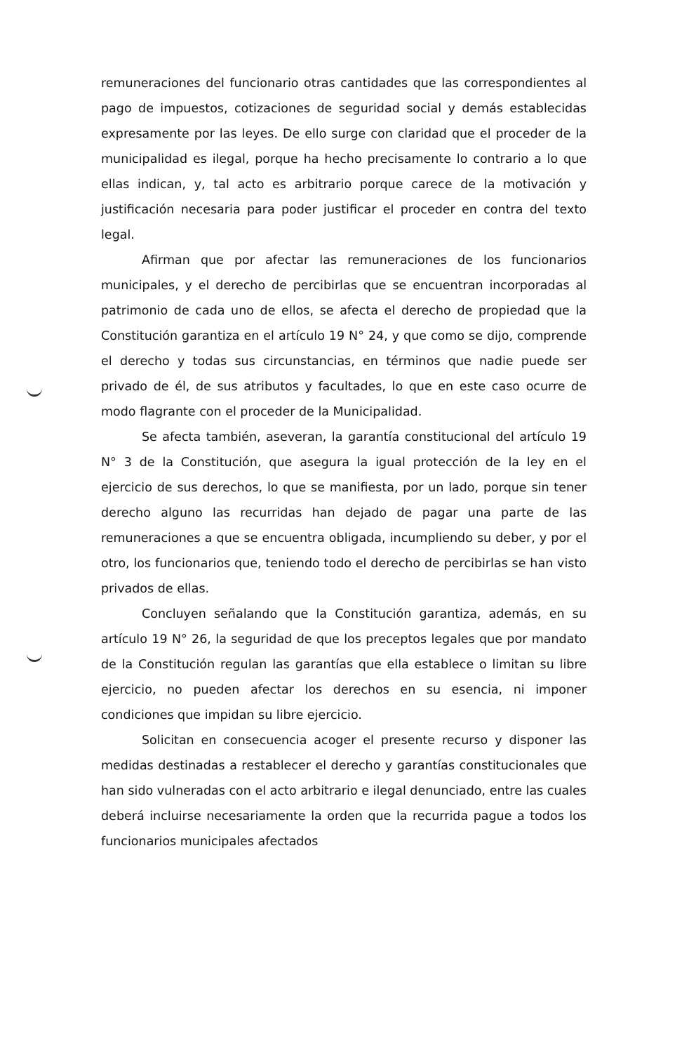remuneraciones del funcionario otras cantidades que las correspondientes al pago de impuestos, cotizaciones de seguridad social y demás establecidas expresamente por las leyes. De ello surge con claridad que el proceder de la municipalidad es ilegal, porque ha hecho precisamente lo contrario a lo que ellas indican, y, tal acto es arbitrario porque carece de la motivación y justificación necesaria para poder justificar el proceder en contra del texto legal.
Afirman que por afectar las remuneraciones de los funcionarios municipales, y el derecho de percibirlas que se encuentran incorporadas al patrimonio de cada uno de ellos, se afecta el derecho de propiedad que la Constitución garantiza en el artículo 19 N° 24, y que como se dijo, comprende el derecho y todas sus circunstancias, en términos que nadie puede ser privado de él, de sus atributos y facultades, lo que en este caso ocurre de modo flagrante con el proceder de la Municipalidad.
Se afecta también, aseveran, la garantía constitucional del artículo 19 N° 3 de la Constitución, que asegura la igual protección de la ley en el ejercicio de sus derechos, lo que se manifiesta, por un lado, porque sin tener derecho alguno las recurridas han dejado de pagar una parte de las remuneraciones a que se encuentra obligada, incumpliendo su deber, y por el otro, los funcionarios que, teniendo todo el derecho de percibirlas se han visto privados de ellas.
Concluyen señalando que la Constitución garantiza, además, en su artículo 19 N° 26, la seguridad de que los preceptos legales que por mandato de la Constitución regulan las garantías que ella establece o limitan su libre ejercicio, no pueden afectar los derechos en su esencia, ni imponer condiciones que impidan su libre ejercicio.
Solicitan en consecuencia acoger el presente recurso y disponer las medidas destinadas a restablecer el derecho y garantías constitucionales que han sido vulneradas con el acto arbitrario e ilegal denunciado, entre las cuales deberá incluirse necesariamente la orden que la recurrida pague a todos los funcionarios municipales afectados